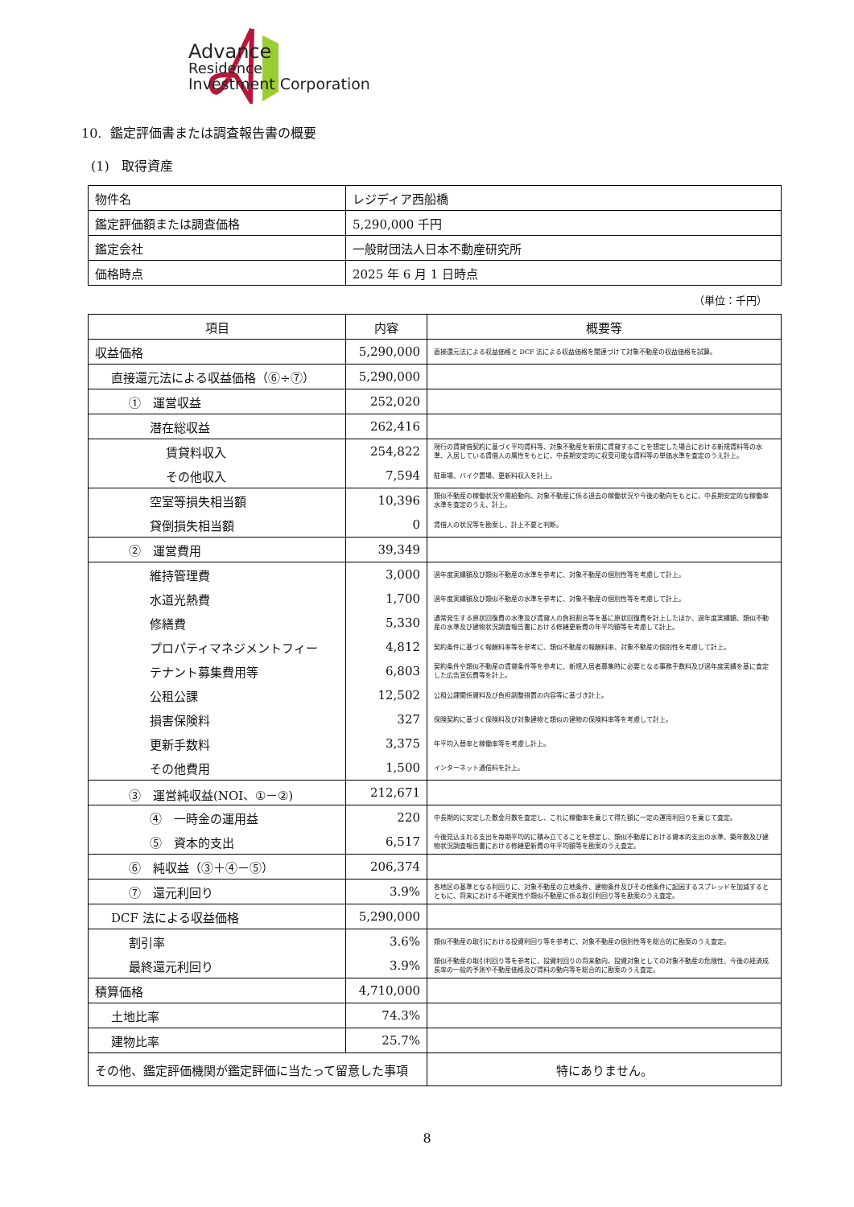Advance
Residence
Investment Corporation
10. 鑑定評価書または調査報告書の概要
(1) 取得資産
| 物件名 | レジディア西船橋 |
| 鑑定評価額または調査価格 | 5,290,000 千円 |
| 鑑定会社 | 一般財団法人日本不動産研究所 |
| 価格時点 | 2025 年 6 月 1 日時点 |
（単位：千円）
| 項目 | 内容 | 概要等 |
| --- | --- | --- |
| 収益価格 | 5,290,000 | 直接還元法による収益価格と DCF 法による収益価格を関連づけて対象不動産の収益価格を試算。 |
| 直接還元法による収益価格（⑥÷⑦） | 5,290,000 | |
| ① 運営収益 | 252,020 | |
| 潜在総収益 | 262,416 | |
| 賃貸料収入 | 254,822 | 現行の賃貸借契約に基づく平均賃料等、対象不動産を新規に賃貸することを想定した場合における新規賃料等の水準、入居している賃借人の属性をもとに、中長期安定的に収受可能な賃料等の単価水準を査定のうえ計上。 |
| その他収入 | 7,594 | 駐車場、バイク置場、更新料収入を計上。 |
| 空室等損失相当額 | 10,396 | 類似不動産の稼働状況や需給動向、対象不動産に係る過去の稼働状況や今後の動向をもとに、中長期安定的な稼働率水準を査定のうえ、計上。 |
| 貸倒損失相当額 | 0 | 賃借人の状況等を勘案し、計上不要と判断。 |
| ② 運営費用 | 39,349 | |
| 維持管理費 | 3,000 | 過年度実績額及び類似不動産の水準を参考に、対象不動産の個別性等を考慮して計上。 |
| 水道光熱費 | 1,700 | 過年度実績額及び類似不動産の水準を参考に、対象不動産の個別性等を考慮して計上。 |
| 修繕費 | 5,330 | 通常発生する原状回復費の水準及び賃貸人の負担割合等を基に原状回復費を計上したほか、過年度実績額、類似不動産の水準及び建物状況調査報告書における修繕更新費の年平均額等を考慮して計上。 |
| プロパティマネジメントフィー | 4,812 | 契約条件に基づく報酬料率等を参考に、類似不動産の報酬料率、対象不動産の個別性を考慮して計上。 |
| テナント募集費用等 | 6,803 | 契約条件や類似不動産の賃貸条件等を参考に、新規入居者募集時に必要となる事務手数料及び過年度実績を基に査定した広告宣伝費等を計上。 |
| 公租公課 | 12,502 | 公租公課関係資料及び負担調整措置の内容等に基づき計上。 |
| 損害保険料 | 327 | 保険契約に基づく保険料及び対象建物と類似の建物の保険料率等を考慮して計上。 |
| 更新手数料 | 3,375 | 年平均入替率と稼働率等を考慮し計上。 |
| その他費用 | 1,500 | インターネット通信料を計上。 |
| ③ 運営純収益(NOI、①－②) | 212,671 | |
| ④ 一時金の運用益 | 220 | 中長期的に安定した敷金月数を査定し、これに稼働率を乗じて得た額に一定の運用利回りを乗じて査定。 |
| ⑤ 資本的支出 | 6,517 | 今後見込まれる支出を毎期平均的に積み立てることを想定し、類似不動産における資本的支出の水準、築年数及び建物状況調査報告書における修繕更新費の年平均額等を勘案のうえ査定。 |
| ⑥ 純収益（③＋④－⑤） | 206,374 | |
| ⑦ 還元利回り | 3.9% | 各地区の基準となる利回りに、対象不動産の立地条件、建物条件及びその他条件に起因するスプレッドを加減するとともに、将来における不確実性や類似不動産に係る取引利回り等を勘案のうえ査定。 |
| DCF 法による収益価格 | 5,290,000 | |
| 割引率 | 3.6% | 類似不動産の取引における投資利回り等を参考に、対象不動産の個別性等を総合的に勘案のうえ査定。 |
| 最終還元利回り | 3.9% | 類似不動産の取引利回り等を参考に、投資利回りの将来動向、投資対象としての対象不動産の危険性、今後の経済成長率の一般的予測や不動産価格及び賃料の動向等を総合的に勘案のうえ査定。 |
| 積算価格 | 4,710,000 | |
| 土地比率 | 74.3% | |
| 建物比率 | 25.7% | |
| その他、鑑定評価機関が鑑定評価に当たって留意した事項 | | 特にありません。 |
8